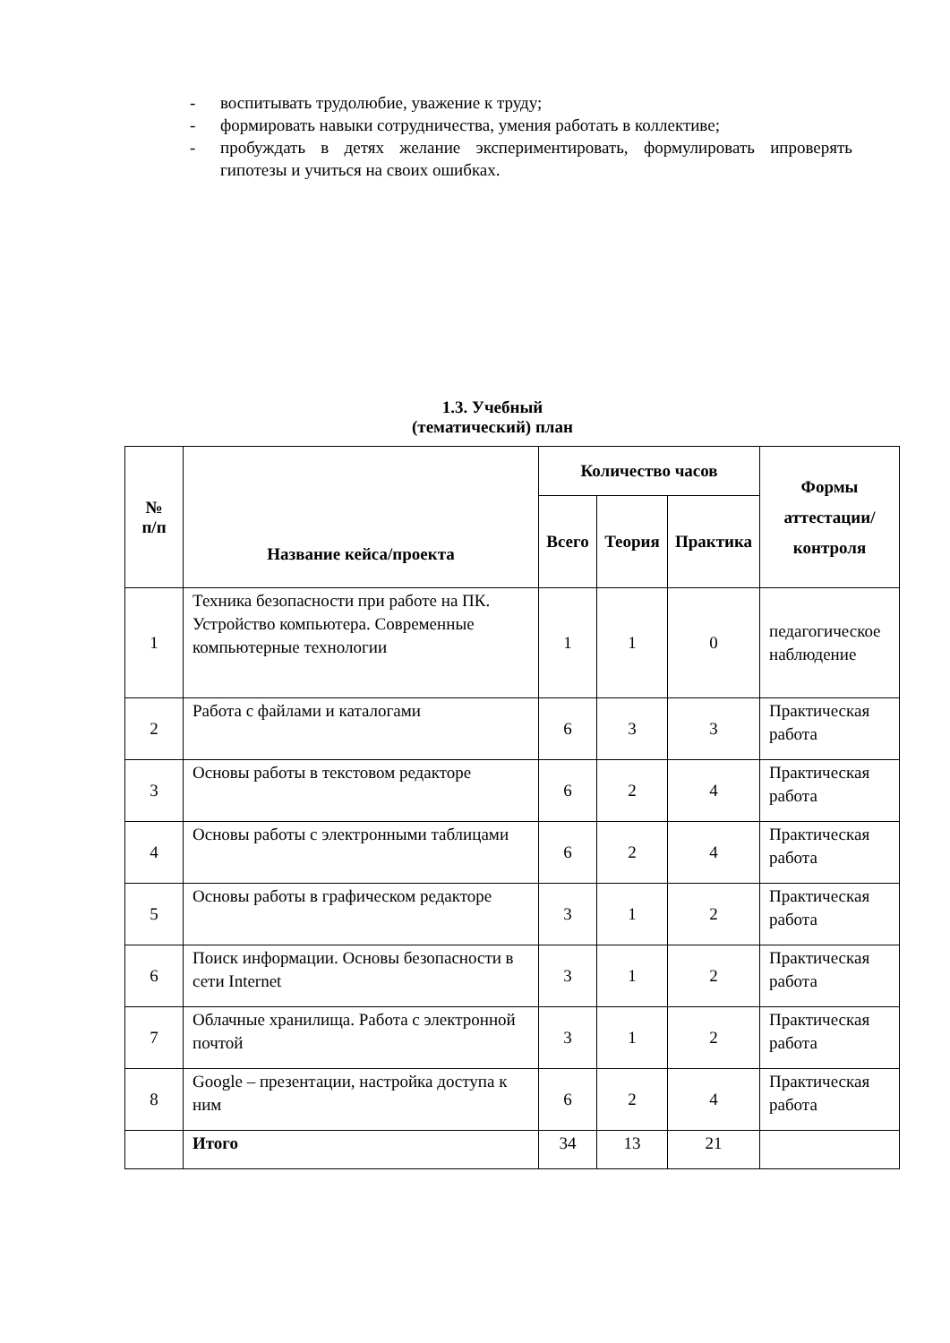- воспитывать трудолюбие, уважение к труду;
- формировать навыки сотрудничества, умения работать в коллективе;
- пробуждать в детях желание экспериментировать, формулировать ипроверять гипотезы и учиться на своих ошибках.
1.3. Учебный (тематический) план
| № п/п | Название кейса/проекта | Количество часов | | | Формы аттестации/ контроля |
| --- | --- | --- | --- | --- | --- |
| | | Всего | Теория | Практика | |
| 1 | Техника безопасности при работе на ПК. Устройство компьютера. Современные компьютерные технологии | 1 | 1 | 0 | педагогическое наблюдение |
| 2 | Работа с файлами и каталогами | 6 | 3 | 3 | Практическая работа |
| 3 | Основы работы в текстовом редакторе | 6 | 2 | 4 | Практическая работа |
| 4 | Основы работы с электронными таблицами | 6 | 2 | 4 | Практическая работа |
| 5 | Основы работы в графическом редакторе | 3 | 1 | 2 | Практическая работа |
| 6 | Поиск информации. Основы безопасности в сети Internet | 3 | 1 | 2 | Практическая работа |
| 7 | Облачные хранилища. Работа с электронной почтой | 3 | 1 | 2 | Практическая работа |
| 8 | Google – презентации, настройка доступа к ним | 6 | 2 | 4 | Практическая работа |
| | Итого | 34 | 13 | 21 | |